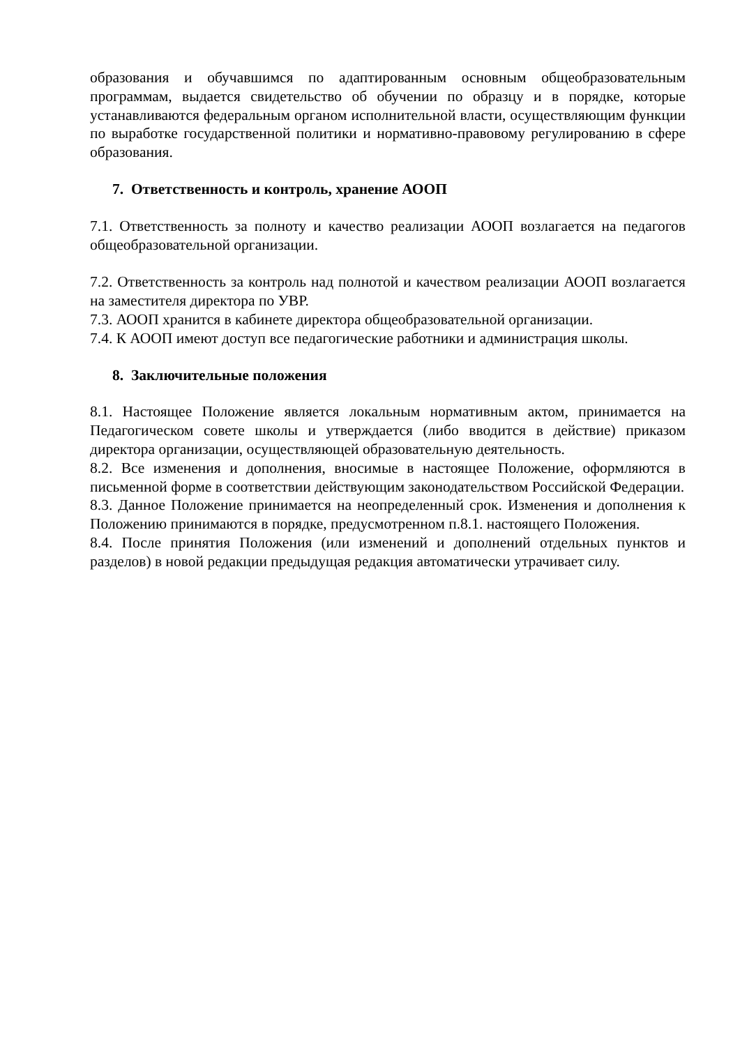образования и обучавшимся по адаптированным основным общеобразовательным программам, выдается свидетельство об обучении по образцу и в порядке, которые устанавливаются федеральным органом исполнительной власти, осуществляющим функции по выработке государственной политики и нормативно-правовому регулированию в сфере образования.
7. Ответственность и контроль, хранение АООП
7.1. Ответственность за полноту и качество реализации АООП возлагается на педагогов общеобразовательной организации.
7.2. Ответственность за контроль над полнотой и качеством реализации АООП возлагается на заместителя директора по УВР.
7.3. АООП хранится в кабинете директора общеобразовательной организации.
7.4. К АООП имеют доступ все педагогические работники и администрация школы.
8. Заключительные положения
8.1. Настоящее Положение является локальным нормативным актом, принимается на Педагогическом совете школы и утверждается (либо вводится в действие) приказом директора организации, осуществляющей образовательную деятельность.
8.2. Все изменения и дополнения, вносимые в настоящее Положение, оформляются в письменной форме в соответствии действующим законодательством Российской Федерации.
8.3. Данное Положение принимается на неопределенный срок. Изменения и дополнения к Положению принимаются в порядке, предусмотренном п.8.1. настоящего Положения.
8.4. После принятия Положения (или изменений и дополнений отдельных пунктов и разделов) в новой редакции предыдущая редакция автоматически утрачивает силу.